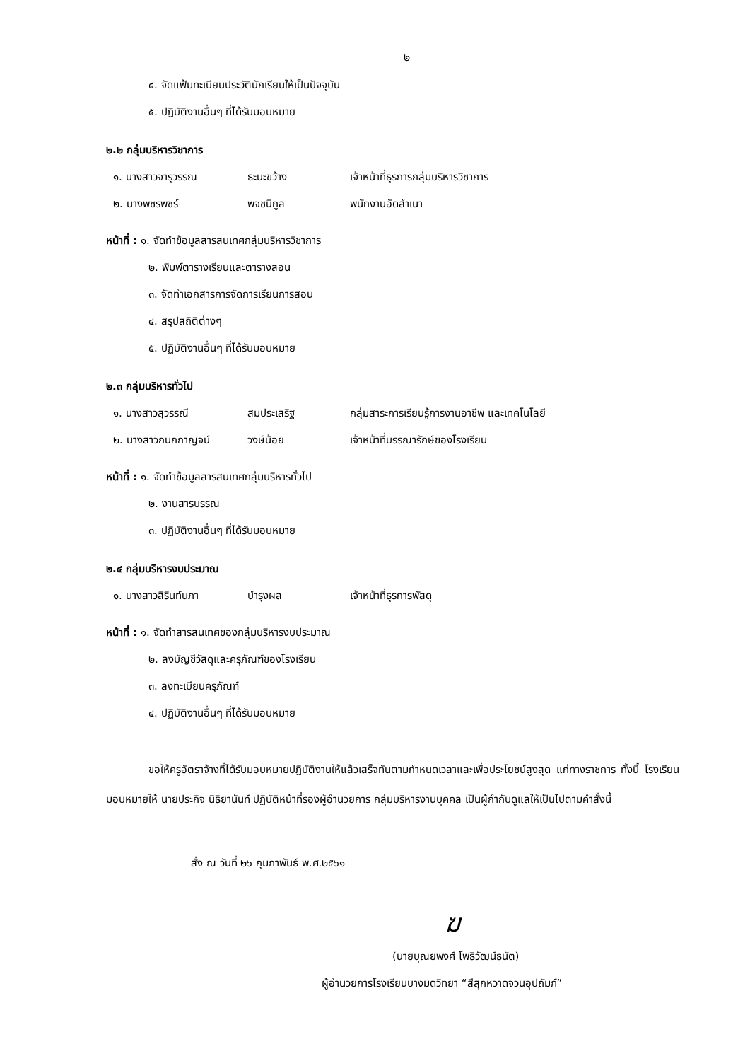๒
๔. จัดแฟ้มทะเบียนประวัตินักเรียนให้เป็นปัจจุบัน
๕. ปฏิบัติงานอื่นๆ ที่ได้รับมอบหมาย
๒.๒ กลุ่มบริหารวิชาการ
| ๑. นางสาวจารุวรรณ | ธะนะขว้าง | เจ้าหน้าที่ธุรการกลุ่มบริหารวิชาการ |
| ๒. นางพชรพชร์ | พจชนิกูล | พนักงานอัดสำเนา |
หน้าที่ : ๑. จัดทำข้อมูลสารสนเทศกลุ่มบริหารวิชาการ
๒. พิมพ์ตารางเรียนและตารางสอน
๓. จัดทำเอกสารการจัดการเรียนการสอน
๔. สรุปสถิติต่างๆ
๕. ปฏิบัติงานอื่นๆ ที่ได้รับมอบหมาย
๒.๓ กลุ่มบริหารทั่วไป
| ๑. นางสาวสุวรรณี | สมประเสริฐ | กลุ่มสาระการเรียนรู้การงานอาชีพ และเทคโนโลยี |
| ๒. นางสาวกนกกาญจน์ | วงษ์น้อย | เจ้าหน้าที่บรรณารักษ์ของโรงเรียน |
หน้าที่ : ๑. จัดทำข้อมูลสารสนเทศกลุ่มบริหารทั่วไป
๒. งานสารบรรณ
๓. ปฏิบัติงานอื่นๆ ที่ได้รับมอบหมาย
๒.๔ กลุ่มบริหารงบประมาณ
| ๑. นางสาวสิรินท์นภา | บำรุงผล | เจ้าหน้าที่ธุรการพัสดุ |
หน้าที่ : ๑. จัดทำสารสนเทศของกลุ่มบริหารงบประมาณ
๒. ลงบัญชีวัสดุและครุภัณฑ์ของโรงเรียน
๓. ลงทะเบียนครุภัณฑ์
๔. ปฏิบัติงานอื่นๆ ที่ได้รับมอบหมาย
ขอให้ครูอัตราจ้างที่ได้รับมอบหมายปฏิบัติงานให้แล้วเสร็จทันตามกำหนดเวลาและเพื่อประโยชน์สูงสุด แก่ทางราชการ ทั้งนี้ โรงเรียนมอบหมายให้ นายประกิจ นิธิยานันท์ ปฏิบัติหน้าที่รองผู้อำนวยการ กลุ่มบริหารงานบุคคล เป็นผู้กำกับดูแลให้เป็นไปตามคำสั่งนี้
สั่ง ณ วันที่ ๒๖ กุมภาพันธ์ พ.ศ.๒๕๖๑
ฆ
(นายบุณยพงศ์ โพธิวัฒน์ธนัต)
ผู้อำนวยการโรงเรียนบางมดวิทยา “สีสุกหวาดจวนอุปถัมภ์”